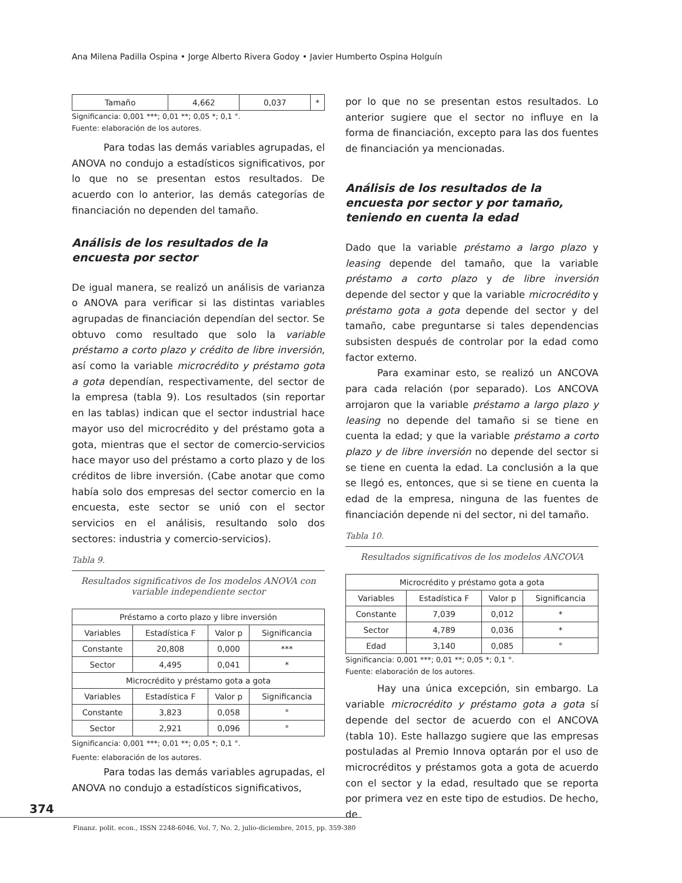Ana Milena Padilla Ospina • Jorge Alberto Rivera Godoy • Javier Humberto Ospina Holguín
| Tamaño | 4,662 | 0,037 | * |
Significancia: 0,001 ***; 0,01 **; 0,05 *; 0,1 °.
Fuente: elaboración de los autores.
Para todas las demás variables agrupadas, el ANOVA no condujo a estadísticos significativos, por lo que no se presentan estos resultados. De acuerdo con lo anterior, las demás categorías de financiación no dependen del tamaño.
Análisis de los resultados de la encuesta por sector
De igual manera, se realizó un análisis de varianza o ANOVA para verificar si las distintas variables agrupadas de financiación dependían del sector. Se obtuvo como resultado que solo la variable préstamo a corto plazo y crédito de libre inversión, así como la variable microcrédito y préstamo gota a gota dependían, respectivamente, del sector de la empresa (tabla 9). Los resultados (sin reportar en las tablas) indican que el sector industrial hace mayor uso del microcrédito y del préstamo gota a gota, mientras que el sector de comercio-servicios hace mayor uso del préstamo a corto plazo y de los créditos de libre inversión. (Cabe anotar que como había solo dos empresas del sector comercio en la encuesta, este sector se unió con el sector servicios en el análisis, resultando solo dos sectores: industria y comercio-servicios).
Tabla 9.
Resultados significativos de los modelos ANOVA con variable independiente sector
| Préstamo a corto plazo y libre inversión | | | |
| --- | --- | --- | --- |
| Variables | Estadística F | Valor p | Significancia |
| Constante | 20,808 | 0,000 | *** |
| Sector | 4,495 | 0,041 | * |
| Microcrédito y préstamo gota a gota | | | |
| Variables | Estadística F | Valor p | Significancia |
| Constante | 3,823 | 0,058 | ° |
| Sector | 2,921 | 0,096 | ° |
Significancia: 0,001 ***; 0,01 **; 0,05 *; 0,1 °.
Fuente: elaboración de los autores.
Para todas las demás variables agrupadas, el ANOVA no condujo a estadísticos significativos,
por lo que no se presentan estos resultados. Lo anterior sugiere que el sector no influye en la forma de financiación, excepto para las dos fuentes de financiación ya mencionadas.
Análisis de los resultados de la encuesta por sector y por tamaño, teniendo en cuenta la edad
Dado que la variable préstamo a largo plazo y leasing depende del tamaño, que la variable préstamo a corto plazo y de libre inversión depende del sector y que la variable microcrédito y préstamo gota a gota depende del sector y del tamaño, cabe preguntarse si tales dependencias subsisten después de controlar por la edad como factor externo.
Para examinar esto, se realizó un ANCOVA para cada relación (por separado). Los ANCOVA arrojaron que la variable préstamo a largo plazo y leasing no depende del tamaño si se tiene en cuenta la edad; y que la variable préstamo a corto plazo y de libre inversión no depende del sector si se tiene en cuenta la edad. La conclusión a la que se llegó es, entonces, que si se tiene en cuenta la edad de la empresa, ninguna de las fuentes de financiación depende ni del sector, ni del tamaño.
Tabla 10.
Resultados significativos de los modelos ANCOVA
| Microcrédito y préstamo gota a gota | | | |
| --- | --- | --- | --- |
| Variables | Estadística F | Valor p | Significancia |
| Constante | 7,039 | 0,012 | * |
| Sector | 4,789 | 0,036 | * |
| Edad | 3,140 | 0,085 | ° |
Significancia: 0,001 ***; 0,01 **; 0,05 *; 0,1 °.
Fuente: elaboración de los autores.
Hay una única excepción, sin embargo. La variable microcrédito y préstamo gota a gota sí depende del sector de acuerdo con el ANCOVA (tabla 10). Este hallazgo sugiere que las empresas postuladas al Premio Innova optarán por el uso de microcréditos y préstamos gota a gota de acuerdo con el sector y la edad, resultado que se reporta por primera vez en este tipo de estudios. De hecho, de
374
Finanz. polit. econ., ISSN 2248-6046, Vol. 7, No. 2, julio-diciembre, 2015, pp. 359-380